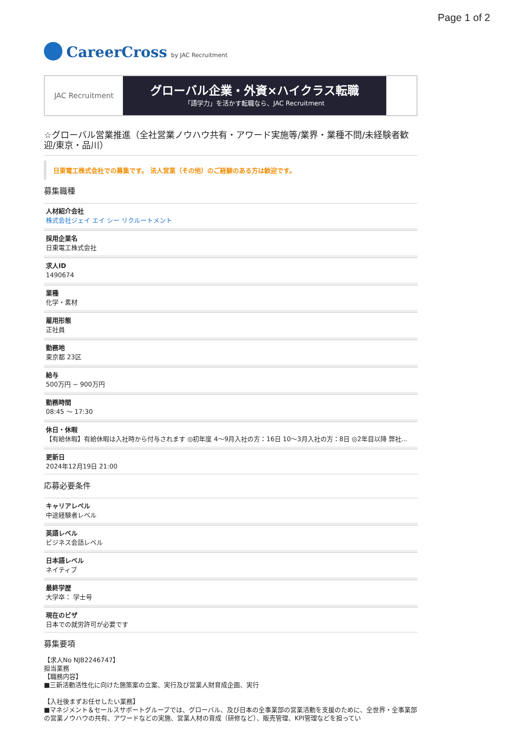Page 1 of 2
CareerCross by JAC Recruitment
JAC Recruitment
グローバル企業・外資×ハイクラス転職
「語学力」を活かす転職なら、JAC Recruitment
☆グローバル営業推進（全社営業ノウハウ共有・アワード実施等/業界・業種不問/未経験者歓迎/東京・品川）
日東電工株式会社での募集です。 法人営業（その他）のご経験のある方は歓迎です。
募集職種
人材紹介会社
株式会社ジェイ エイ シー リクルートメント
採用企業名
日東電工株式会社
求人ID
1490674
業種
化学・素材
雇用形態
正社員
勤務地
東京都 23区
給与
500万円 ~ 900万円
勤務時間
08:45 〜 17:30
休日・休暇
【有給休暇】有給休暇は入社時から付与されます ◎初年度 4〜9月入社の方：16日 10〜3月入社の方：8日 ◎2年目以降 弊社...
更新日
2024年12月19日 21:00
応募必要条件
キャリアレベル
中途経験者レベル
英語レベル
ビジネス会話レベル
日本語レベル
ネイティブ
最終学歴
大学卒： 学士号
現在のビザ
日本での就労許可が必要です
募集要項
【求人No NJB2246747】
担当業務
【職務内容】
■三新活動活性化に向けた施策案の立案、実行及び営業人財育成企画、実行
【入社後まずお任せしたい業務】
■マネジメント＆セールスサポートグループでは、グローバル、及び日本の全事業部の営業活動を支援のために、全世界・全事業部の営業ノウハウの共有、アワードなどの実施、営業人材の育成（研修など）、販売管理、KPI管理などを担ってい